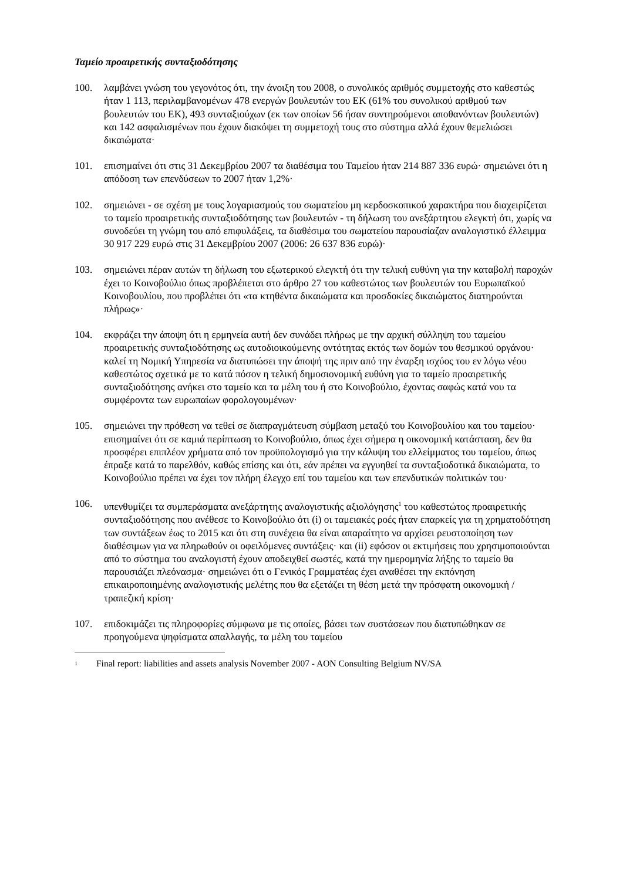Ταμείο προαιρετικής συνταξιοδότησης
100. λαμβάνει γνώση του γεγονότος ότι, την άνοιξη του 2008, ο συνολικός αριθμός συμμετοχής στο καθεστώς ήταν 1 113, περιλαμβανομένων 478 ενεργών βουλευτών του ΕΚ (61% του συνολικού αριθμού των βουλευτών του ΕΚ), 493 συνταξιούχων (εκ των οποίων 56 ήσαν συντηρούμενοι αποθανόντων βουλευτών) και 142 ασφαλισμένων που έχουν διακόψει τη συμμετοχή τους στο σύστημα αλλά έχουν θεμελιώσει δικαιώματα·
101. επισημαίνει ότι στις 31 Δεκεμβρίου 2007 τα διαθέσιμα του Ταμείου ήταν 214 887 336 ευρώ· σημειώνει ότι η απόδοση των επενδύσεων το 2007 ήταν 1,2%·
102. σημειώνει - σε σχέση με τους λογαριασμούς του σωματείου μη κερδοσκοπικού χαρακτήρα που διαχειρίζεται το ταμείο προαιρετικής συνταξιοδότησης των βουλευτών - τη δήλωση του ανεξάρτητου ελεγκτή ότι, χωρίς να συνοδεύει τη γνώμη του από επιφυλάξεις, τα διαθέσιμα του σωματείου παρουσίαζαν αναλογιστικό έλλειμμα 30 917 229 ευρώ στις 31 Δεκεμβρίου 2007 (2006: 26 637 836 ευρώ)·
103. σημειώνει πέραν αυτών τη δήλωση του εξωτερικού ελεγκτή ότι την τελική ευθύνη για την καταβολή παροχών έχει το Κοινοβούλιο όπως προβλέπεται στο άρθρο 27 του καθεστώτος των βουλευτών του Ευρωπαϊκού Κοινοβουλίου, που προβλέπει ότι «τα κτηθέντα δικαιώματα και προσδοκίες δικαιώματος διατηρούνται πλήρως»·
104. εκφράζει την άποψη ότι η ερμηνεία αυτή δεν συνάδει πλήρως με την αρχική σύλληψη του ταμείου προαιρετικής συνταξιοδότησης ως αυτοδιοικούμενης οντότητας εκτός των δομών του θεσμικού οργάνου· καλεί τη Νομική Υπηρεσία να διατυπώσει την άποψή της πριν από την έναρξη ισχύος του εν λόγω νέου καθεστώτος σχετικά με το κατά πόσον η τελική δημοσιονομική ευθύνη για το ταμείο προαιρετικής συνταξιοδότησης ανήκει στο ταμείο και τα μέλη του ή στο Κοινοβούλιο, έχοντας σαφώς κατά νου τα συμφέροντα των ευρωπαίων φορολογουμένων·
105. σημειώνει την πρόθεση να τεθεί σε διαπραγμάτευση σύμβαση μεταξύ του Κοινοβουλίου και του ταμείου· επισημαίνει ότι σε καμιά περίπτωση το Κοινοβούλιο, όπως έχει σήμερα η οικονομική κατάσταση, δεν θα προσφέρει επιπλέον χρήματα από τον προϋπολογισμό για την κάλυψη του ελλείμματος του ταμείου, όπως έπραξε κατά το παρελθόν, καθώς επίσης και ότι, εάν πρέπει να εγγυηθεί τα συνταξιοδοτικά δικαιώματα, το Κοινοβούλιο πρέπει να έχει τον πλήρη έλεγχο επί του ταμείου και των επενδυτικών πολιτικών του·
106. υπενθυμίζει τα συμπεράσματα ανεξάρτητης αναλογιστικής αξιολόγησης<sup>1</sup> του καθεστώτος προαιρετικής συνταξιοδότησης που ανέθεσε το Κοινοβούλιο ότι (i) οι ταμειακές ροές ήταν επαρκείς για τη χρηματοδότηση των συντάξεων έως το 2015 και ότι στη συνέχεια θα είναι απαραίτητο να αρχίσει ρευστοποίηση των διαθέσιμων για να πληρωθούν οι οφειλόμενες συντάξεις· και (ii) εφόσον οι εκτιμήσεις που χρησιμοποιούνται από το σύστημα του αναλογιστή έχουν αποδειχθεί σωστές, κατά την ημερομηνία λήξης το ταμείο θα παρουσιάζει πλεόνασμα· σημειώνει ότι ο Γενικός Γραμματέας έχει αναθέσει την εκπόνηση επικαιροποιημένης αναλογιστικής μελέτης που θα εξετάζει τη θέση μετά την πρόσφατη οικονομική / τραπεζική κρίση·
107. επιδοκιμάζει τις πληροφορίες σύμφωνα με τις οποίες, βάσει των συστάσεων που διατυπώθηκαν σε προηγούμενα ψηφίσματα απαλλαγής, τα μέλη του ταμείου
<sup>1</sup>
Final report: liabilities and assets analysis November 2007 - AON Consulting Belgium NV/SA